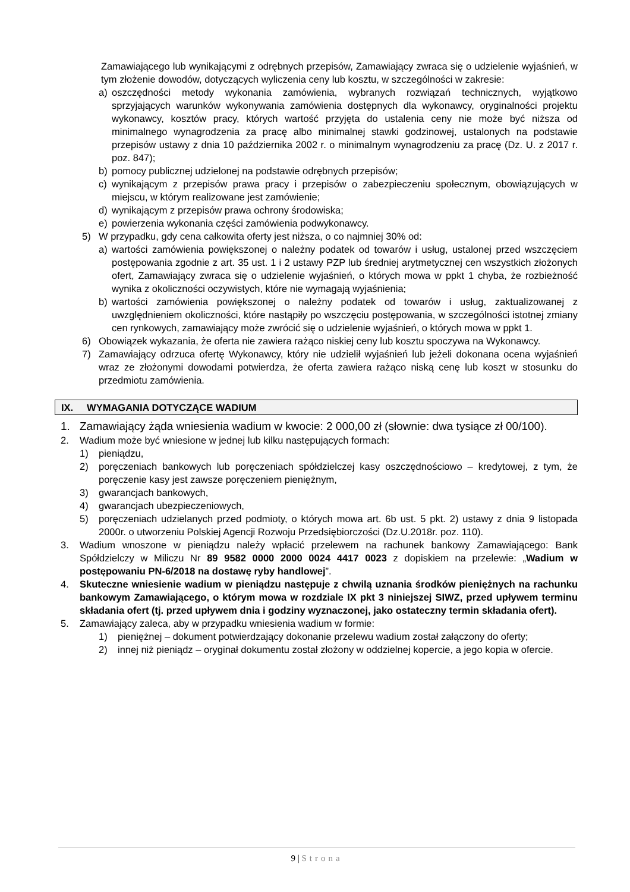Zamawiającego lub wynikającymi z odrębnych przepisów, Zamawiający zwraca się o udzielenie wyjaśnień, w tym złożenie dowodów, dotyczących wyliczenia ceny lub kosztu, w szczególności w zakresie:
a) oszczędności metody wykonania zamówienia, wybranych rozwiązań technicznych, wyjątkowo sprzyjających warunków wykonywania zamówienia dostępnych dla wykonawcy, oryginalności projektu wykonawcy, kosztów pracy, których wartość przyjęta do ustalenia ceny nie może być niższa od minimalnego wynagrodzenia za pracę albo minimalnej stawki godzinowej, ustalonych na podstawie przepisów ustawy z dnia 10 października 2002 r. o minimalnym wynagrodzeniu za pracę (Dz. U. z 2017 r. poz. 847);
b) pomocy publicznej udzielonej na podstawie odrębnych przepisów;
c) wynikającym z przepisów prawa pracy i przepisów o zabezpieczeniu społecznym, obowiązujących w miejscu, w którym realizowane jest zamówienie;
d) wynikającym z przepisów prawa ochrony środowiska;
e) powierzenia wykonania części zamówienia podwykonawcy.
5) W przypadku, gdy cena całkowita oferty jest niższa, o co najmniej 30% od:
a) wartości zamówienia powiększonej o należny podatek od towarów i usług, ustalonej przed wszczęciem postępowania zgodnie z art. 35 ust. 1 i 2 ustawy PZP lub średniej arytmetycznej cen wszystkich złożonych ofert, Zamawiający zwraca się o udzielenie wyjaśnień, o których mowa w ppkt 1 chyba, że rozbieżność wynika z okoliczności oczywistych, które nie wymagają wyjaśnienia;
b) wartości zamówienia powiększonej o należny podatek od towarów i usług, zaktualizowanej z uwzględnieniem okoliczności, które nastąpiły po wszczęciu postępowania, w szczególności istotnej zmiany cen rynkowych, zamawiający może zwrócić się o udzielenie wyjaśnień, o których mowa w ppkt 1.
6) Obowiązek wykazania, że oferta nie zawiera rażąco niskiej ceny lub kosztu spoczywa na Wykonawcy.
7) Zamawiający odrzuca ofertę Wykonawcy, który nie udzielił wyjaśnień lub jeżeli dokonana ocena wyjaśnień wraz ze złożonymi dowodami potwierdza, że oferta zawiera rażąco niską cenę lub koszt w stosunku do przedmiotu zamówienia.
IX. WYMAGANIA DOTYCZĄCE WADIUM
1. Zamawiający żąda wniesienia wadium w kwocie: 2 000,00 zł (słownie: dwa tysiące zł 00/100).
2. Wadium może być wniesione w jednej lub kilku następujących formach:
1) pieniądzu,
2) poręczeniach bankowych lub poręczeniach spółdzielczej kasy oszczędnościowo – kredytowej, z tym, że poręczenie kasy jest zawsze poręczeniem pieniężnym,
3) gwarancjach bankowych,
4) gwarancjach ubezpieczeniowych,
5) poręczeniach udzielanych przed podmioty, o których mowa art. 6b ust. 5 pkt. 2) ustawy z dnia 9 listopada 2000r. o utworzeniu Polskiej Agencji Rozwoju Przedsiębiorczości (Dz.U.2018r. poz. 110).
3. Wadium wnoszone w pieniądzu należy wpłacić przelewem na rachunek bankowy Zamawiającego: Bank Spółdzielczy w Miliczu Nr 89 9582 0000 2000 0024 4417 0023 z dopiskiem na przelewie: „Wadium w postępowaniu PN-6/2018 na dostawę ryby handlowej”.
4. Skuteczne wniesienie wadium w pieniądzu następuje z chwilą uznania środków pieniężnych na rachunku bankowym Zamawiającego, o którym mowa w rozdziale IX pkt 3 niniejszej SIWZ, przed upływem terminu składania ofert (tj. przed upływem dnia i godziny wyznaczonej, jako ostateczny termin składania ofert).
5. Zamawiający zaleca, aby w przypadku wniesienia wadium w formie:
1) pieniężnej – dokument potwierdzający dokonanie przelewu wadium został załączony do oferty;
2) innej niż pieniądz – oryginał dokumentu został złożony w oddzielnej kopercie, a jego kopia w ofercie.
9 | Strona